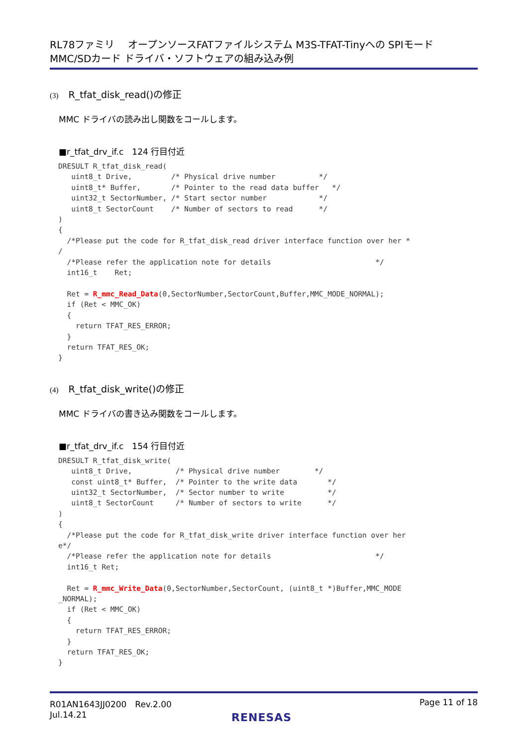RL78ファミリ　 オープンソースFATファイルシステム M3S-TFAT-Tinyへの SPIモード
MMC/SDカード ドライバ・ソフトウェアの組み込み例
(3) R_tfat_disk_read()の修正
MMC ドライバの読み出し関数をコールします。
■r_tfat_drv_if.c　124 行目付近
DRESULT R_tfat_disk_read(
   uint8_t Drive,         /* Physical drive number          */
   uint8_t* Buffer,       /* Pointer to the read data buffer   */
   uint32_t SectorNumber, /* Start sector number            */
   uint8_t SectorCount    /* Number of sectors to read      */
)
{
  /*Please put the code for R_tfat_disk_read driver interface function over her *
/
  /*Please refer the application note for details                        */
  int16_t    Ret;

  Ret = R_mmc_Read_Data(0,SectorNumber,SectorCount,Buffer,MMC_MODE_NORMAL);
  if (Ret < MMC_OK)
  {
    return TFAT_RES_ERROR;
  }
  return TFAT_RES_OK;
}
(4) R_tfat_disk_write()の修正
MMC ドライバの書き込み関数をコールします。
■r_tfat_drv_if.c　154 行目付近
DRESULT R_tfat_disk_write(
   uint8_t Drive,          /* Physical drive number        */
   const uint8_t* Buffer,  /* Pointer to the write data       */
   uint32_t SectorNumber,  /* Sector number to write          */
   uint8_t SectorCount     /* Number of sectors to write      */
)
{
  /*Please put the code for R_tfat_disk_write driver interface function over her
e*/
  /*Please refer the application note for details                        */
  int16_t Ret;

  Ret = R_mmc_Write_Data(0,SectorNumber,SectorCount, (uint8_t *)Buffer,MMC_MODE
_NORMAL);
  if (Ret < MMC_OK)
  {
    return TFAT_RES_ERROR;
  }
  return TFAT_RES_OK;
}
R01AN1643JJ0200　Rev.2.00
Jul.14.21
Page 11 of 18
RENESAS